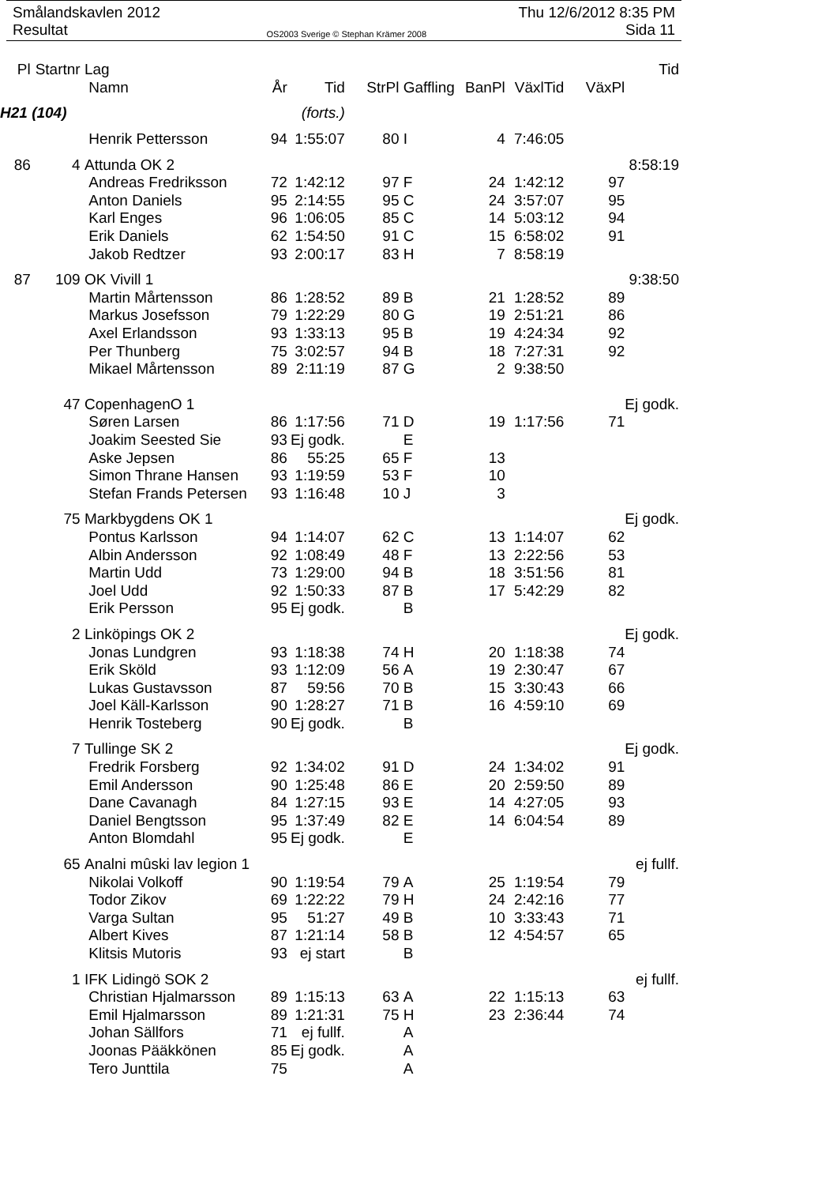Smålandskavlen 2012 Thu 12/6/2012 8:35 PM
Resultat OS2003 Sverige © Stephan Krämer 2008 Sida 11
| Pl | Startnr | Lag | | | | | | | | Tid |
| --- | --- | --- | --- | --- | --- | --- | --- | --- | --- | --- |
| | | Namn | År | Tid | StrPl | Gaffling | BanPl | VäxlTid | VäxPl | |
| H21 (104) | | | | (forts.) | | | | | | |
| | | Henrik Pettersson | 94 | 1:55:07 | 80 | I | 4 | 7:46:05 | | |
| 86 | 4 | Attunda OK 2 | | | | | | | | 8:58:19 |
| | | Andreas Fredriksson | 72 | 1:42:12 | 97 | F | 24 | 1:42:12 | 97 | |
| | | Anton Daniels | 95 | 2:14:55 | 95 | C | 24 | 3:57:07 | 95 | |
| | | Karl Enges | 96 | 1:06:05 | 85 | C | 14 | 5:03:12 | 94 | |
| | | Erik Daniels | 62 | 1:54:50 | 91 | C | 15 | 6:58:02 | 91 | |
| | | Jakob Redtzer | 93 | 2:00:17 | 83 | H | 7 | 8:58:19 | | |
| 87 | 109 | OK Vivill 1 | | | | | | | | 9:38:50 |
| | | Martin Mårtensson | 86 | 1:28:52 | 89 | B | 21 | 1:28:52 | 89 | |
| | | Markus Josefsson | 79 | 1:22:29 | 80 | G | 19 | 2:51:21 | 86 | |
| | | Axel Erlandsson | 93 | 1:33:13 | 95 | B | 19 | 4:24:34 | 92 | |
| | | Per Thunberg | 75 | 3:02:57 | 94 | B | 18 | 7:27:31 | 92 | |
| | | Mikael Mårtensson | 89 | 2:11:19 | 87 | G | 2 | 9:38:50 | | |
| | 47 | CopenhagenO 1 | | | | | | | | Ej godk. |
| | | Søren Larsen | 86 | 1:17:56 | 71 | D | 19 | 1:17:56 | 71 | |
| | | Joakim Seested Sie | 93 | Ej godk. | | E | | | | |
| | | Aske Jepsen | 86 | 55:25 | 65 | F | 13 | | | |
| | | Simon Thrane Hansen | 93 | 1:19:59 | 53 | F | 10 | | | |
| | | Stefan Frands Petersen | 93 | 1:16:48 | 10 | J | 3 | | | |
| | 75 | Markbygdens OK 1 | | | | | | | | Ej godk. |
| | | Pontus Karlsson | 94 | 1:14:07 | 62 | C | 13 | 1:14:07 | 62 | |
| | | Albin Andersson | 92 | 1:08:49 | 48 | F | 13 | 2:22:56 | 53 | |
| | | Martin Udd | 73 | 1:29:00 | 94 | B | 18 | 3:51:56 | 81 | |
| | | Joel Udd | 92 | 1:50:33 | 87 | B | 17 | 5:42:29 | 82 | |
| | | Erik Persson | 95 | Ej godk. | | B | | | | |
| | 2 | Linköpings OK 2 | | | | | | | | Ej godk. |
| | | Jonas Lundgren | 93 | 1:18:38 | 74 | H | 20 | 1:18:38 | 74 | |
| | | Erik Sköld | 93 | 1:12:09 | 56 | A | 19 | 2:30:47 | 67 | |
| | | Lukas Gustavsson | 87 | 59:56 | 70 | B | 15 | 3:30:43 | 66 | |
| | | Joel Käll-Karlsson | 90 | 1:28:27 | 71 | B | 16 | 4:59:10 | 69 | |
| | | Henrik Tosteberg | 90 | Ej godk. | | B | | | | |
| | 7 | Tullinge SK 2 | | | | | | | | Ej godk. |
| | | Fredrik Forsberg | 92 | 1:34:02 | 91 | D | 24 | 1:34:02 | 91 | |
| | | Emil Andersson | 90 | 1:25:48 | 86 | E | 20 | 2:59:50 | 89 | |
| | | Dane Cavanagh | 84 | 1:27:15 | 93 | E | 14 | 4:27:05 | 93 | |
| | | Daniel Bengtsson | 95 | 1:37:49 | 82 | E | 14 | 6:04:54 | 89 | |
| | | Anton Blomdahl | 95 | Ej godk. | | E | | | | |
| | 65 | Analni mûski lav legion 1 | | | | | | | | ej fullf. |
| | | Nikolai Volkoff | 90 | 1:19:54 | 79 | A | 25 | 1:19:54 | 79 | |
| | | Todor Zikov | 69 | 1:22:22 | 79 | H | 24 | 2:42:16 | 77 | |
| | | Varga Sultan | 95 | 51:27 | 49 | B | 10 | 3:33:43 | 71 | |
| | | Albert Kives | 87 | 1:21:14 | 58 | B | 12 | 4:54:57 | 65 | |
| | | Klitsis Mutoris | 93 | ej start | | B | | | | |
| | 1 | IFK Lidingö SOK 2 | | | | | | | | ej fullf. |
| | | Christian Hjalmarsson | 89 | 1:15:13 | 63 | A | 22 | 1:15:13 | 63 | |
| | | Emil Hjalmarsson | 89 | 1:21:31 | 75 | H | 23 | 2:36:44 | 74 | |
| | | Johan Sällfors | 71 | ej fullf. | | A | | | | |
| | | Joonas Pääkkönen | 85 | Ej godk. | | A | | | | |
| | | Tero Junttila | 75 | | | A | | | | |